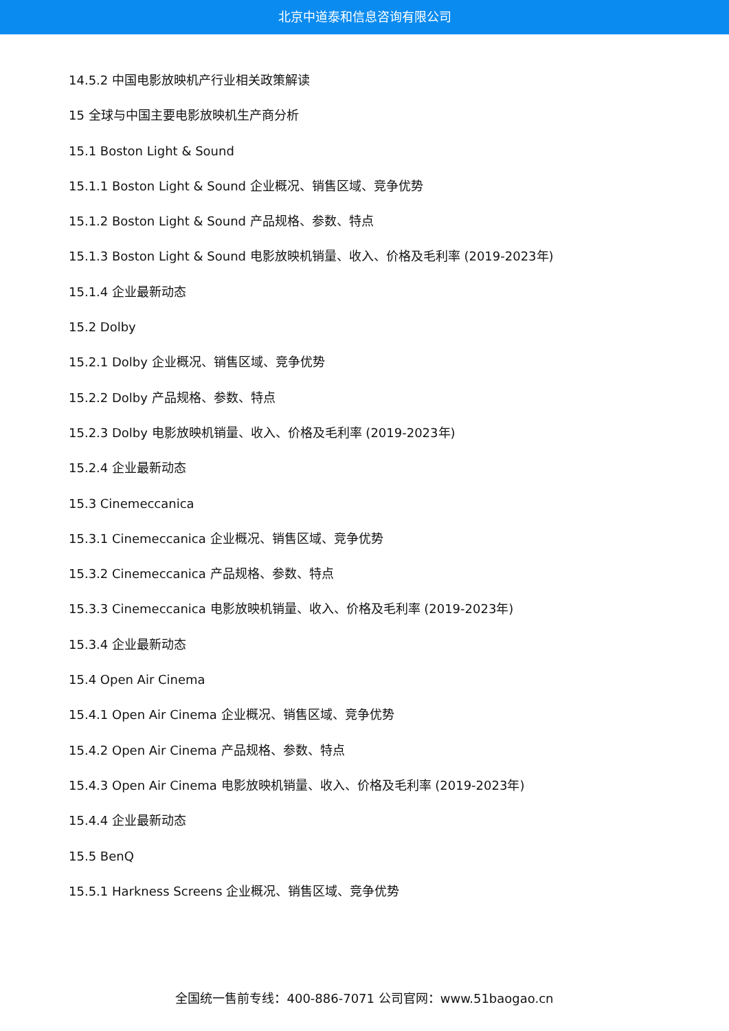北京中道泰和信息咨询有限公司
14.5.2 中国电影放映机产行业相关政策解读
15 全球与中国主要电影放映机生产商分析
15.1 Boston Light & Sound
15.1.1 Boston Light & Sound 企业概况、销售区域、竞争优势
15.1.2 Boston Light & Sound 产品规格、参数、特点
15.1.3 Boston Light & Sound 电影放映机销量、收入、价格及毛利率 (2019-2023年)
15.1.4 企业最新动态
15.2 Dolby
15.2.1 Dolby 企业概况、销售区域、竞争优势
15.2.2 Dolby 产品规格、参数、特点
15.2.3 Dolby 电影放映机销量、收入、价格及毛利率 (2019-2023年)
15.2.4 企业最新动态
15.3 Cinemeccanica
15.3.1 Cinemeccanica 企业概况、销售区域、竞争优势
15.3.2 Cinemeccanica 产品规格、参数、特点
15.3.3 Cinemeccanica 电影放映机销量、收入、价格及毛利率 (2019-2023年)
15.3.4 企业最新动态
15.4 Open Air Cinema
15.4.1 Open Air Cinema 企业概况、销售区域、竞争优势
15.4.2 Open Air Cinema 产品规格、参数、特点
15.4.3 Open Air Cinema 电影放映机销量、收入、价格及毛利率 (2019-2023年)
15.4.4 企业最新动态
15.5 BenQ
15.5.1 Harkness Screens 企业概况、销售区域、竞争优势
全国统一售前专线：400-886-7071 公司官网：www.51baogao.cn